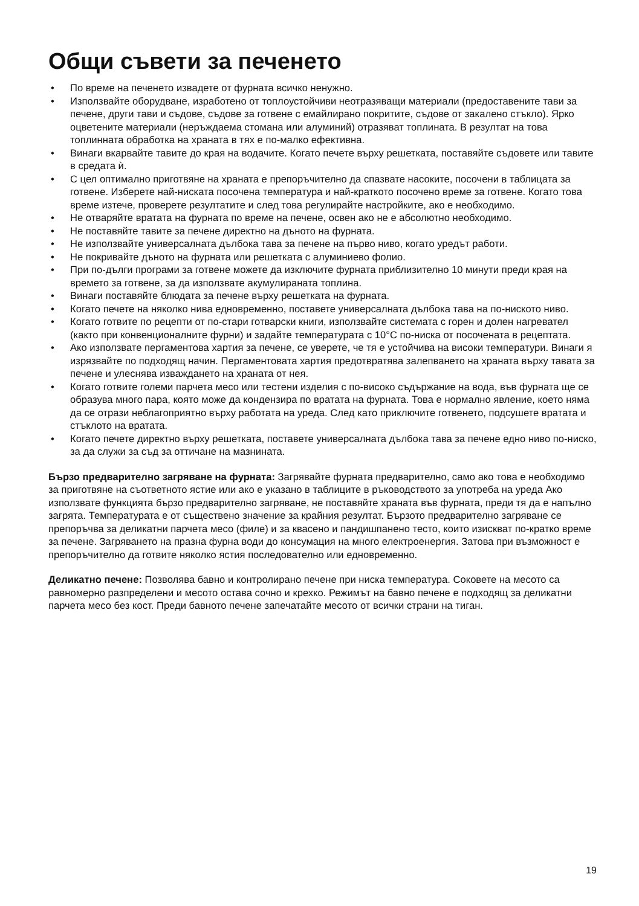Общи съвети за печенето
• По време на печенето извадете от фурната всичко ненужно.
• Използвайте оборудване, изработено от топлоустойчиви неотразяващи материали (предоставените тави за печене, други тави и съдове, съдове за готвене с емайлирано покритите, съдове от закалено стъкло). Ярко оцветените материали (неръждаема стомана или алуминий) отразяват топлината. В резултат на това топлинната обработка на храната в тях е по-малко ефективна.
• Винаги вкарвайте тавите до края на водачите. Когато печете върху решетката, поставяйте съдовете или тавите в средата ѝ.
• С цел оптимално приготвяне на храната е препоръчително да спазвате насоките, посочени в таблицата за готвене. Изберете най-ниската посочена температура и най-краткото посочено време за готвене. Когато това време изтече, проверете резултатите и след това регулирайте настройките, ако е необходимо.
• Не отваряйте вратата на фурната по време на печене, освен ако не е абсолютно необходимо.
• Не поставяйте тавите за печене директно на дъното на фурната.
• Не използвайте универсалната дълбока тава за печене на първо ниво, когато уредът работи.
• Не покривайте дъното на фурната или решетката с алуминиево фолио.
• При по-дълги програми за готвене можете да изключите фурната приблизително 10 минути преди края на времето за готвене, за да използвате акумулираната топлина.
• Винаги поставяйте блюдата за печене върху решетката на фурната.
• Когато печете на няколко нива едновременно, поставете универсалната дълбока тава на по-ниското ниво.
• Когато готвите по рецепти от по-стари готварски книги, използвайте системата с горен и долен нагревател (както при конвенционалните фурни) и задайте температурата с 10°C по-ниска от посочената в рецептата.
• Ако използвате пергаментова хартия за печене, се уверете, че тя е устойчива на високи температури. Винаги я изрязвайте по подходящ начин. Пергаментовата хартия предотвратява залепването на храната върху тавата за печене и улеснява изваждането на храната от нея.
• Когато готвите големи парчета месо или тестени изделия с по-високо съдържание на вода, във фурната ще се образува много пара, която може да кондензира по вратата на фурната. Това е нормално явление, което няма да се отрази неблагоприятно върху работата на уреда. След като приключите готвенето, подсушете вратата и стъклото на вратата.
• Когато печете директно върху решетката, поставете универсалната дълбока тава за печене едно ниво по-ниско, за да служи за съд за оттичане на мазнината.
Бързо предварително загряване на фурната: Загрявайте фурната предварително, само ако това е необходимо за приготвяне на съответното ястие или ако е указано в таблиците в ръководството за употреба на уреда Ако използвате функцията бързо предварително загряване, не поставяйте храната във фурната, преди тя да е напълно загрята. Температурата е от съществено значение за крайния резултат. Бързото предварително загряване се препоръчва за деликатни парчета месо (филе) и за квасено и пандишпанено тесто, които изискват по-кратко време за печене. Загряването на празна фурна води до консумация на много електроенергия. Затова при възможност е препоръчително да готвите няколко ястия последователно или едновременно.
Деликатно печене: Позволява бавно и контролирано печене при ниска температура. Соковете на месото са равномерно разпределени и месото остава сочно и крехко. Режимът на бавно печене е подходящ за деликатни парчета месо без кост. Преди бавното печене запечатайте месото от всички страни на тиган.
19